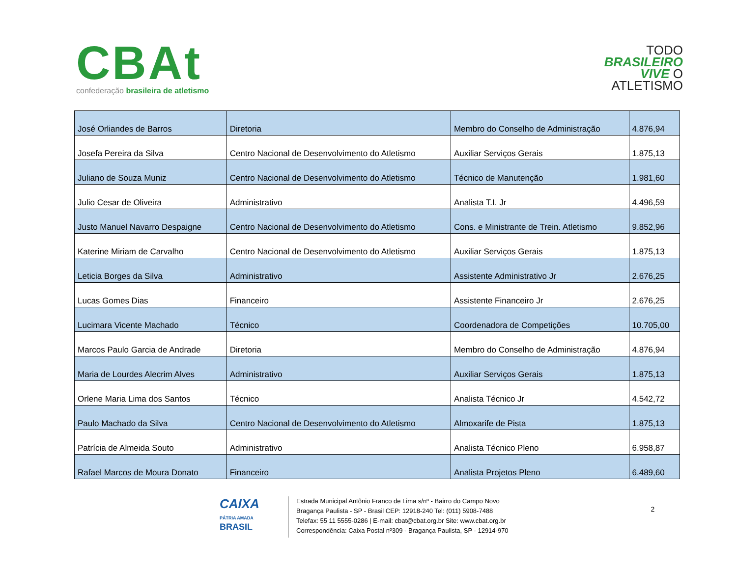CBAt
confederação brasileira de atletismo
TODO
BRASILEIRO
VIVE O
ATLETISMO
| José Orliandes de Barros | Diretoria | Membro do Conselho de Administração | 4.876,94 |
| Josefa Pereira da Silva | Centro Nacional de Desenvolvimento do Atletismo | Auxiliar Serviços Gerais | 1.875,13 |
| Juliano de Souza Muniz | Centro Nacional de Desenvolvimento do Atletismo | Técnico de Manutenção | 1.981,60 |
| Julio Cesar de Oliveira | Administrativo | Analista T.I. Jr | 4.496,59 |
| Justo Manuel Navarro Despaigne | Centro Nacional de Desenvolvimento do Atletismo | Cons. e Ministrante de Trein. Atletismo | 9.852,96 |
| Katerine Miriam de Carvalho | Centro Nacional de Desenvolvimento do Atletismo | Auxiliar Serviços Gerais | 1.875,13 |
| Leticia Borges da Silva | Administrativo | Assistente Administrativo Jr | 2.676,25 |
| Lucas Gomes Dias | Financeiro | Assistente Financeiro Jr | 2.676,25 |
| Lucimara Vicente Machado | Técnico | Coordenadora de Competições | 10.705,00 |
| Marcos Paulo Garcia de Andrade | Diretoria | Membro do Conselho de Administração | 4.876,94 |
| Maria de Lourdes Alecrim Alves | Administrativo | Auxiliar Serviços Gerais | 1.875,13 |
| Orlene Maria Lima dos Santos | Técnico | Analista Técnico Jr | 4.542,72 |
| Paulo Machado da Silva | Centro Nacional de Desenvolvimento do Atletismo | Almoxarife de Pista | 1.875,13 |
| Patrícia de Almeida Souto | Administrativo | Analista Técnico Pleno | 6.958,87 |
| Rafael Marcos de Moura Donato | Financeiro | Analista Projetos Pleno | 6.489,60 |
CAIXA
PÁTRIA AMADA
BRASIL
Estrada Municipal Antônio Franco de Lima s/nº - Bairro do Campo Novo
Bragança Paulista - SP - Brasil CEP: 12918-240 Tel: (011) 5908-7488
Telefax: 55 11 5555-0286 | E-mail: cbat@cbat.org.br Site: www.cbat.org.br
Correspondência: Caixa Postal nº309 - Bragança Paulista, SP - 12914-970
2